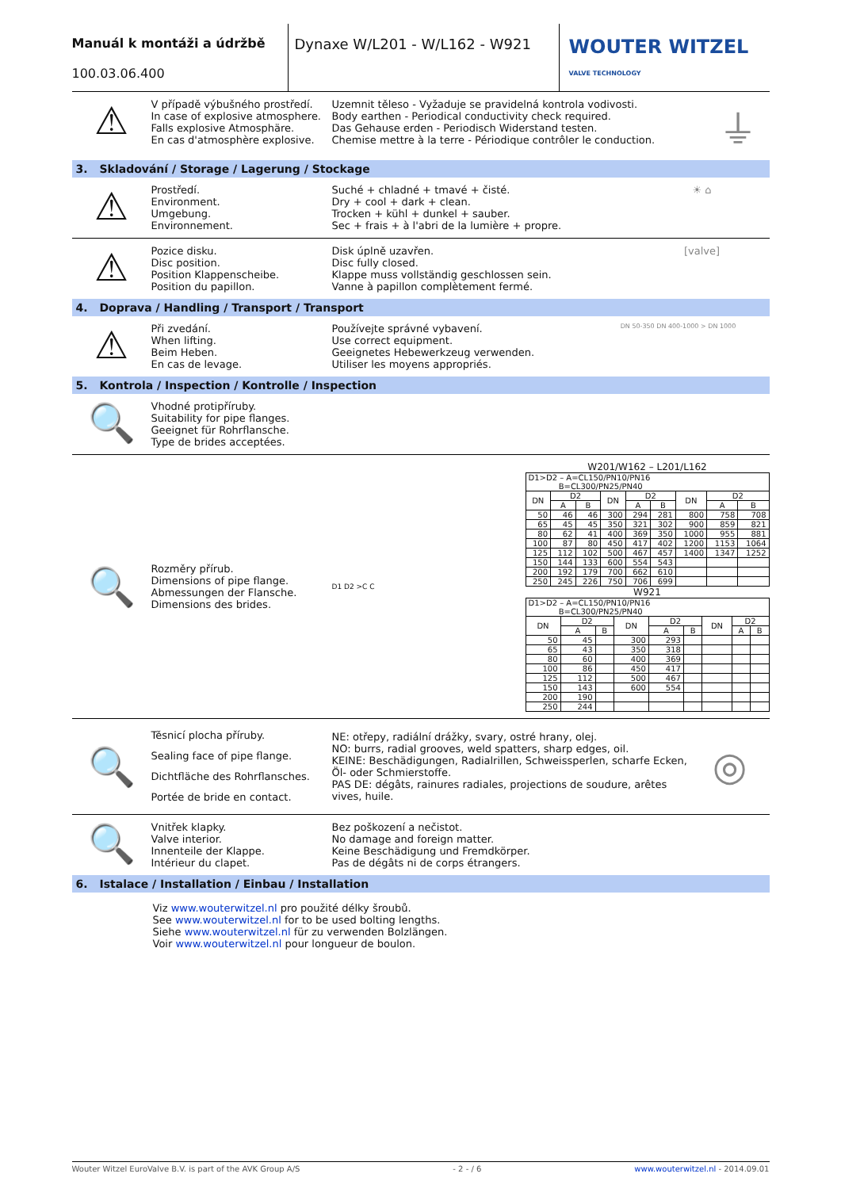Manuál k montáži a údržbě
100.03.06.400
Dynaxe W/L201 - W/L162 - W921
WOUTER WITZEL
VALVE TECHNOLOGY
⚠
V případě výbušného prostředí.
In case of explosive atmosphere.
Falls explosive Atmosphäre.
En cas d'atmosphère explosive.
Uzemnit těleso - Vyžaduje se pravidelná kontrola vodivosti.
Body earthen - Periodical conductivity check required.
Das Gehause erden - Periodisch Widerstand testen.
Chemise mettre à la terre - Périodique contrôler le conduction.
⏚
3. Skladování / Storage / Lagerung / Stockage
⚠
Prostředí.
Environment.
Umgebung.
Environnement.
Suché + chladné + tmavé + čisté.
Dry + cool + dark + clean.
Trocken + kühl + dunkel + sauber.
Sec + frais + à l'abri de la lumière + propre.
☀ ⌂
⚠
Pozice disku.
Disc position.
Position Klappenscheibe.
Position du papillon.
Disk úplně uzavřen.
Disc fully closed.
Klappe muss vollständig geschlossen sein.
Vanne à papillon complètement fermé.
[valve]
4. Doprava / Handling / Transport / Transport
⚠
Při zvedání.
When lifting.
Beim Heben.
En cas de levage.
Používejte správné vybavení.
Use correct equipment.
Geeignetes Hebewerkzeug verwenden.
Utiliser les moyens appropriés.
DN 50-350 DN 400-1000 > DN 1000
5. Kontrola / Inspection / Kontrolle / Inspection
🔍
Vhodné protipříruby.
Suitability for pipe flanges.
Geeignet für Rohrflansche.
Type de brides acceptées.
🔍
Rozměry přírub.
Dimensions of pipe flange.
Abmessungen der Flansche.
Dimensions des brides.
D1 D2 >C C
W201/W162 – L201/L162
| D1>D2 – A=CL150/PN10/PN16 B=CL300/PN25/PN40 | | | | | | | | |
| DN | D2 | | DN | D2 | | DN | D2 | |
| | A | B | | A | B | | A | B |
| 50 | 46 | 46 | 300 | 294 | 281 | 800 | 758 | 708 |
| 65 | 45 | 45 | 350 | 321 | 302 | 900 | 859 | 821 |
| 80 | 62 | 41 | 400 | 369 | 350 | 1000 | 955 | 881 |
| 100 | 87 | 80 | 450 | 417 | 402 | 1200 | 1153 | 1064 |
| 125 | 112 | 102 | 500 | 467 | 457 | 1400 | 1347 | 1252 |
| 150 | 144 | 133 | 600 | 554 | 543 | | | |
| 200 | 192 | 179 | 700 | 662 | 610 | | | |
| 250 | 245 | 226 | 750 | 706 | 699 | | | |
W921
| D1>D2 – A=CL150/PN10/PN16 B=CL300/PN25/PN40 | | | | | | | | |
| DN | D2 | | DN | D2 | | DN | D2 | |
| | A | B | | A | B | | A | B |
| 50 | 45 | | 300 | 293 | | | | |
| 65 | 43 | | 350 | 318 | | | | |
| 80 | 60 | | 400 | 369 | | | | |
| 100 | 86 | | 450 | 417 | | | | |
| 125 | 112 | | 500 | 467 | | | | |
| 150 | 143 | | 600 | 554 | | | | |
| 200 | 190 | | | | | | | |
| 250 | 244 | | | | | | | |
🔍
Těsnicí plocha příruby.
Sealing face of pipe flange.
Dichtfläche des Rohrflansches.
Portée de bride en contact.
NE: otřepy, radiální drážky, svary, ostré hrany, olej.
NO: burrs, radial grooves, weld spatters, sharp edges, oil.
KEINE: Beschädigungen, Radialrillen, Schweissperlen, scharfe Ecken, Öl- oder Schmierstoffe.
PAS DE: dégâts, rainures radiales, projections de soudure, arêtes vives, huile.
◎
🔍
Vnitřek klapky.
Valve interior.
Innenteile der Klappe.
Intérieur du clapet.
Bez poškození a nečistot.
No damage and foreign matter.
Keine Beschädigung und Fremdkörper.
Pas de dégâts ni de corps étrangers.
6. Istalace / Installation / Einbau / Installation
Viz www.wouterwitzel.nl pro použité délky šroubů.
See www.wouterwitzel.nl for to be used bolting lengths.
Siehe www.wouterwitzel.nl für zu verwenden Bolzlängen.
Voir www.wouterwitzel.nl pour longueur de boulon.
Wouter Witzel EuroValve B.V. is part of the AVK Group A/S - 2 - / 6 www.wouterwitzel.nl - 2014.09.01